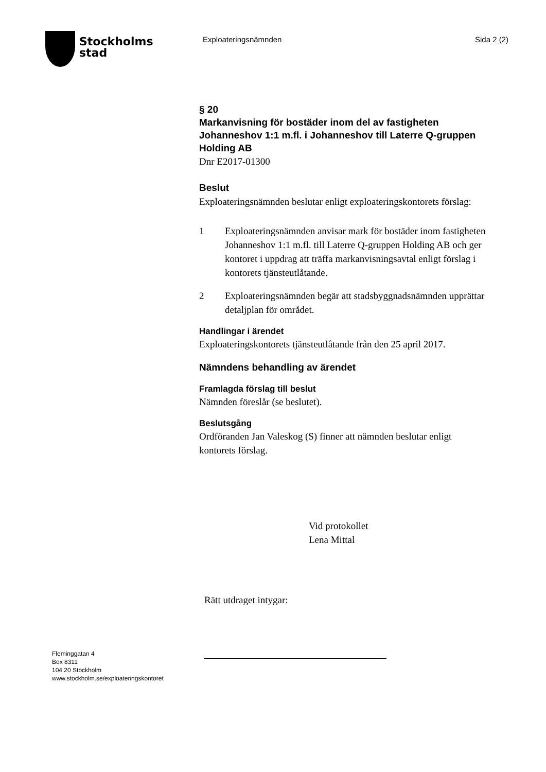Stockholms
stad
Exploateringsnämnden Sida 2 (2)
§ 20
Markanvisning för bostäder inom del av fastigheten Johanneshov 1:1 m.fl. i Johanneshov till Laterre Q-gruppen Holding AB
Dnr E2017-01300
Beslut
Exploateringsnämnden beslutar enligt exploateringskontorets förslag:
1 Exploateringsnämnden anvisar mark för bostäder inom fastigheten Johanneshov 1:1 m.fl. till Laterre Q-gruppen Holding AB och ger kontoret i uppdrag att träffa markanvisningsavtal enligt förslag i kontorets tjänsteutlåtande.
2 Exploateringsnämnden begär att stadsbyggnadsnämnden upprättar detaljplan för området.
Handlingar i ärendet
Exploateringskontorets tjänsteutlåtande från den 25 april 2017.
Nämndens behandling av ärendet
Framlagda förslag till beslut
Nämnden föreslår (se beslutet).
Beslutsgång
Ordföranden Jan Valeskog (S) finner att nämnden beslutar enligt kontorets förslag.
Vid protokollet
Lena Mittal
Rätt utdraget intygar:
Fleminggatan 4
Box 8311
104 20 Stockholm
www.stockholm.se/exploateringskontoret